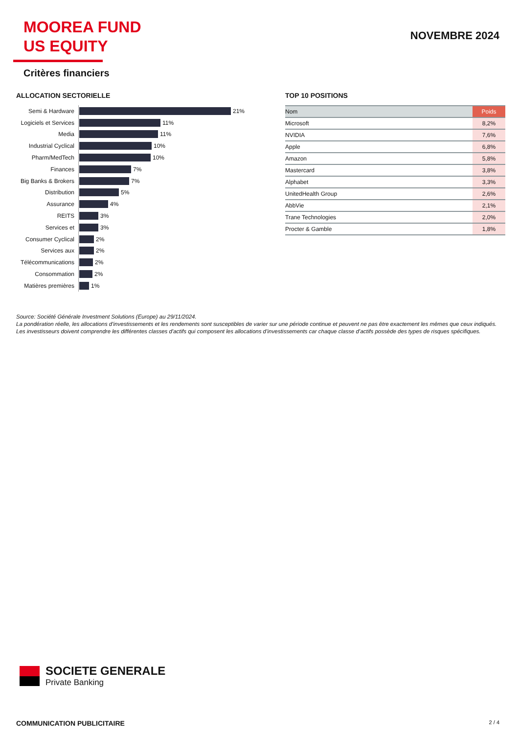MOOREA FUND
US EQUITY
NOVEMBRE 2024
Critères financiers
ALLOCATION SECTORIELLE
Semi & Hardware 21%
Logiciels et Services 11%
Media 11%
Industrial Cyclical 10%
Pharm/MedTech 10%
Finances 7%
Big Banks & Brokers 7%
Distribution 5%
Assurance 4%
REITS 3%
Services et 3%
Consumer Cyclical 2%
Services aux 2%
Télécommunications 2%
Consommation 2%
Matières premières 1%
TOP 10 POSITIONS
| Nom | Poids |
| --- | --- |
| Microsoft | 8,2% |
| NVIDIA | 7,6% |
| Apple | 6,8% |
| Amazon | 5,8% |
| Mastercard | 3,8% |
| Alphabet | 3,3% |
| UnitedHealth Group | 2,6% |
| AbbVie | 2,1% |
| Trane Technologies | 2,0% |
| Procter & Gamble | 1,8% |
Source: Société Générale Investment Solutions (Europe) au 29/11/2024.
La pondération réelle, les allocations d'investissements et les rendements sont susceptibles de varier sur une période continue et peuvent ne pas être exactement les mêmes que ceux indiqués. Les investisseurs doivent comprendre les différentes classes d'actifs qui composent les allocations d’investissements car chaque classe d’actifs possède des types de risques spécifiques.
SOCIETE GENERALE
Private Banking
COMMUNICATION PUBLICITAIRE 2 / 4